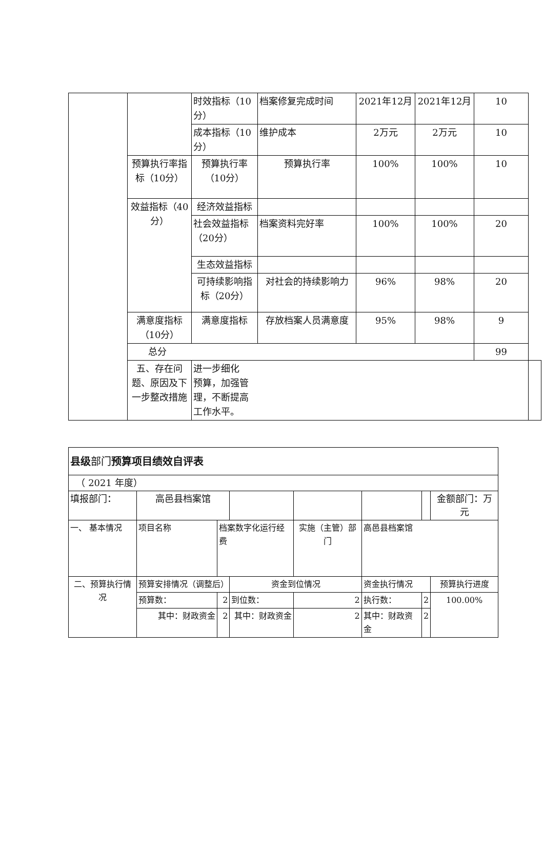| | | 时效指标（10分） | 档案修复完成时间 | 2021年12月 | 2021年12月 | 10 | |
| | | 成本指标（10分） | 维护成本 | 2万元 | 2万元 | 10 | |
| | 预算执行率指标（10分） | 预算执行率（10分） | 预算执行率 | 100% | 100% | 10 | |
| | 效益指标（40分） | 经济效益指标 | | | | | |
| | | 社会效益指标 （20分） | 档案资料完好率 | 100% | 100% | 20 | |
| | | 生态效益指标 | | | | | |
| | | 可持续影响指标（20分） | 对社会的持续影响力 | 96% | 98% | 20 | |
| | 满意度指标（10分） | 满意度指标 | 存放档案人员满意度 | 95% | 98% | 9 | |
| | 总分 | | | | | 99 | |
| | 五、存在问题、原因及下一步整改措施 | 进一步细化 预算，加强管 理，不断提高 工作水平。 | | | | | |
| 县级 部门 预算项目绩效自评表 | | | | | | | |
| （ 2021 年度） | | | | | | | |
| 填报部门： | 高邑县档案馆 | | | | | | 金额部门：万元 |
| 一、 基本情况 | 项目名称 | 档案数字化运行经费 | | 实施（主管）部门 | 高邑县档案馆 | | |
| 二、预算执行情况 | 预算安排情况（调整后） | | 资金到位情况 | | 资金执行情况 | | 预算执行进度 |
| | 预算数： | 2 | 到位数： | 2 | 执行数： | 2 | 100.00% |
| | 其中：财政资金 | 2 | 其中：财政资金 | 2 | 其中：财政资金 | 2 | |